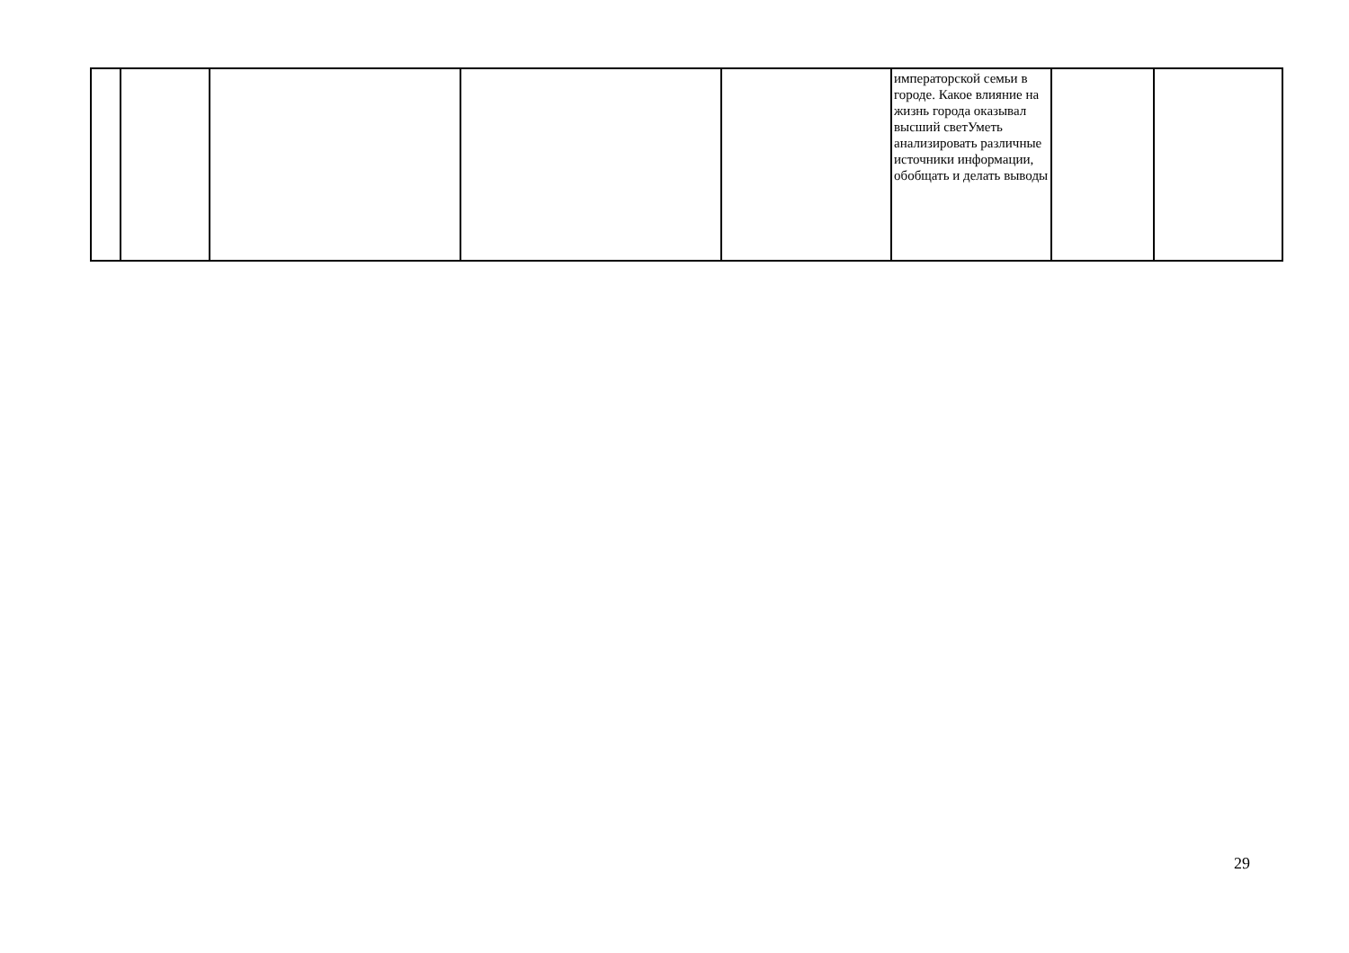| | | | | | императорской семьи в городе. Какое влияние на жизнь города оказывал высший светУметь анализировать различные источники информации, обобщать и делать выводы | | |
29